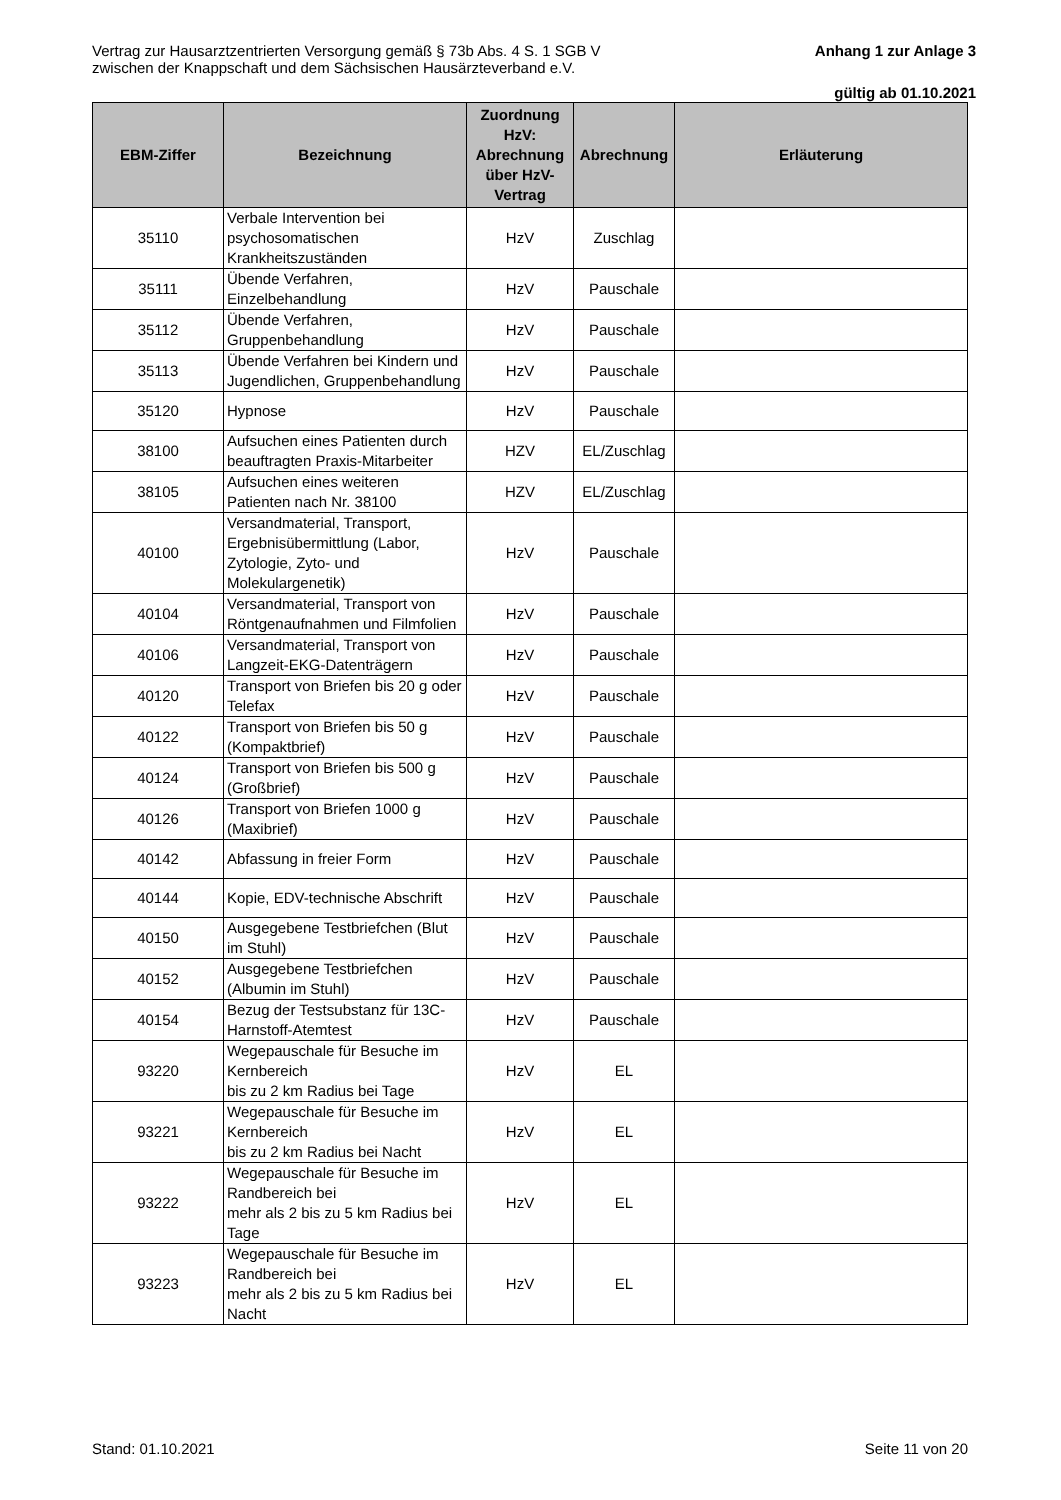Vertrag zur Hausarztzentrierten Versorgung gemäß § 73b Abs. 4 S. 1 SGB V
zwischen der Knappschaft und dem Sächsischen Hausärzteverband e.V.
Anhang 1 zur Anlage 3
gültig ab 01.10.2021
| EBM-Ziffer | Bezeichnung | Zuordnung HzV: Abrechnung über HzV-Vertrag | Abrechnung | Erläuterung |
| --- | --- | --- | --- | --- |
| 35110 | Verbale Intervention bei psychosomatischen Krankheitszuständen | HzV | Zuschlag | |
| 35111 | Übende Verfahren, Einzelbehandlung | HzV | Pauschale | |
| 35112 | Übende Verfahren, Gruppenbehandlung | HzV | Pauschale | |
| 35113 | Übende Verfahren bei Kindern und Jugendlichen, Gruppenbehandlung | HzV | Pauschale | |
| 35120 | Hypnose | HzV | Pauschale | |
| 38100 | Aufsuchen eines Patienten durch beauftragten Praxis-Mitarbeiter | HZV | EL/Zuschlag | |
| 38105 | Aufsuchen eines weiteren Patienten nach Nr. 38100 | HZV | EL/Zuschlag | |
| 40100 | Versandmaterial, Transport, Ergebnisübermittlung (Labor, Zytologie, Zyto- und Molekulargenetik) | HzV | Pauschale | |
| 40104 | Versandmaterial, Transport von Röntgenaufnahmen und Filmfolien | HzV | Pauschale | |
| 40106 | Versandmaterial, Transport von Langzeit-EKG-Datenträgern | HzV | Pauschale | |
| 40120 | Transport von Briefen bis 20 g oder Telefax | HzV | Pauschale | |
| 40122 | Transport von Briefen bis 50 g (Kompaktbrief) | HzV | Pauschale | |
| 40124 | Transport von Briefen bis 500 g (Großbrief) | HzV | Pauschale | |
| 40126 | Transport von Briefen 1000 g (Maxibrief) | HzV | Pauschale | |
| 40142 | Abfassung in freier Form | HzV | Pauschale | |
| 40144 | Kopie, EDV-technische Abschrift | HzV | Pauschale | |
| 40150 | Ausgegebene Testbriefchen (Blut im Stuhl) | HzV | Pauschale | |
| 40152 | Ausgegebene Testbriefchen (Albumin im Stuhl) | HzV | Pauschale | |
| 40154 | Bezug der Testsubstanz für 13C-Harnstoff-Atemtest | HzV | Pauschale | |
| 93220 | Wegepauschale für Besuche im Kernbereich bis zu 2 km Radius bei Tage | HzV | EL | |
| 93221 | Wegepauschale für Besuche im Kernbereich bis zu 2 km Radius bei Nacht | HzV | EL | |
| 93222 | Wegepauschale für Besuche im Randbereich bei mehr als 2 bis zu 5 km Radius bei Tage | HzV | EL | |
| 93223 | Wegepauschale für Besuche im Randbereich bei mehr als 2 bis zu 5 km Radius bei Nacht | HzV | EL | |
Stand: 01.10.2021 Seite 11 von 20